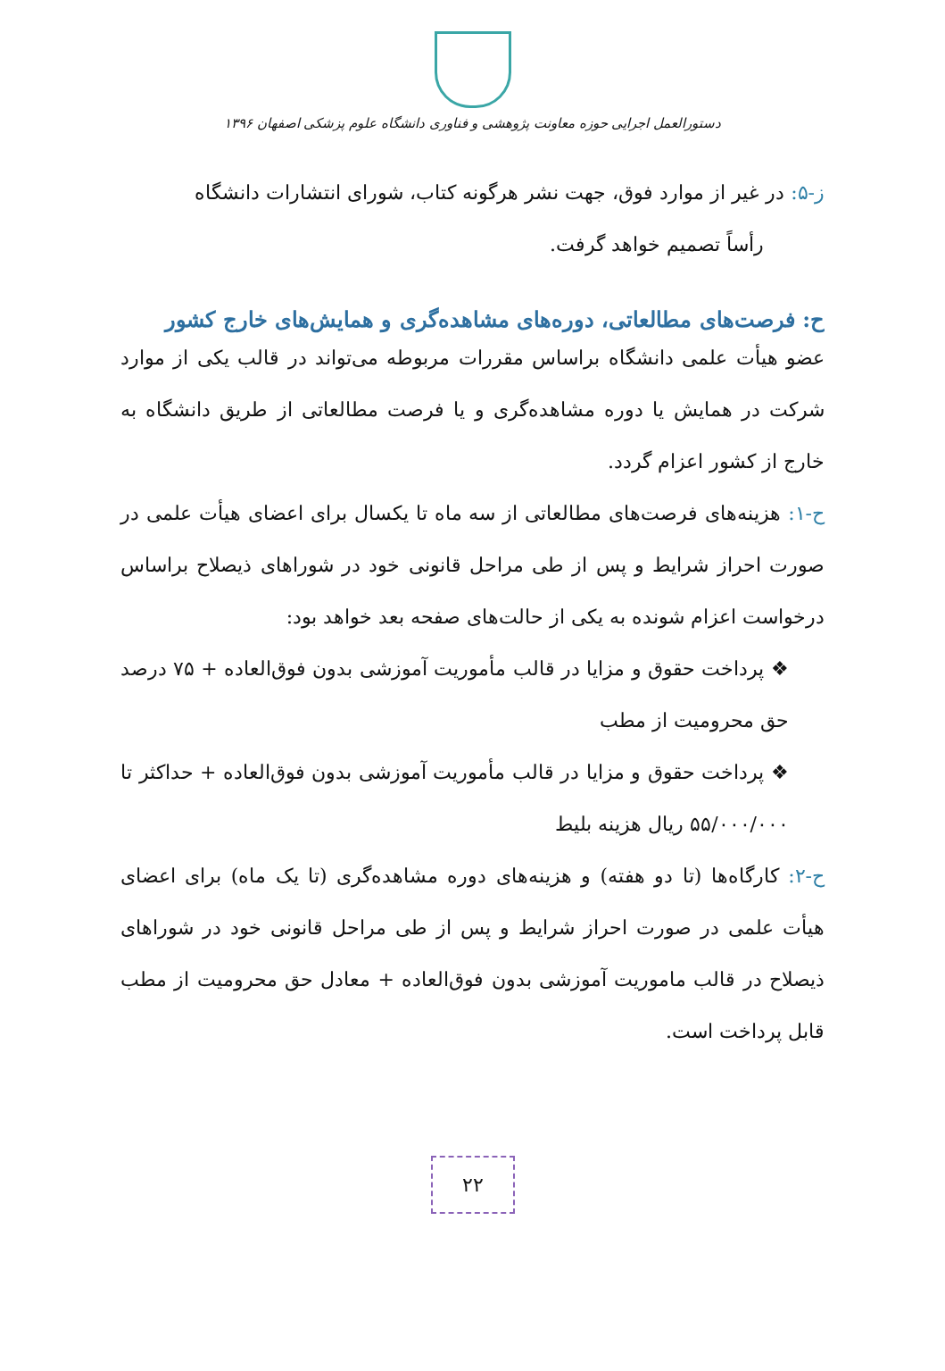دستورالعمل اجرایی حوزه معاونت پژوهشی و فناوری دانشگاه علوم پزشکی اصفهان ۱۳۹۶
ز-۵: در غیر از موارد فوق، جهت نشر هرگونه کتاب، شورای انتشارات دانشگاه
رأساً تصمیم خواهد گرفت.
ح: فرصت‌های مطالعاتی، دوره‌های مشاهده‌گری و همایش‌های خارج کشور
عضو هیأت علمی دانشگاه براساس مقررات مربوطه می‌تواند در قالب یکی از موارد شرکت در همایش یا دوره مشاهده‌گری و یا فرصت مطالعاتی از طریق دانشگاه به خارج از کشور اعزام گردد.
ح-۱: هزینه‌های فرصت‌های مطالعاتی از سه ماه تا یکسال برای اعضای هیأت علمی در صورت احراز شرایط و پس از طی مراحل قانونی خود در شوراهای ذیصلاح براساس درخواست اعزام شونده به یکی از حالت‌های صفحه بعد خواهد بود:
❖ پرداخت حقوق و مزایا در قالب مأموریت آموزشی بدون فوق‌العاده + ۷۵ درصد حق محرومیت از مطب
❖ پرداخت حقوق و مزایا در قالب مأموریت آموزشی بدون فوق‌العاده + حداکثر تا ۵۵/۰۰۰/۰۰۰ ریال هزینه بلیط
ح-۲: کارگاه‌ها (تا دو هفته) و هزینه‌های دوره مشاهده‌گری (تا یک ماه) برای اعضای هیأت علمی در صورت احراز شرایط و پس از طی مراحل قانونی خود در شوراهای ذیصلاح در قالب ماموریت آموزشی بدون فوق‌العاده + معادل حق محرومیت از مطب قابل پرداخت است.
۲۲